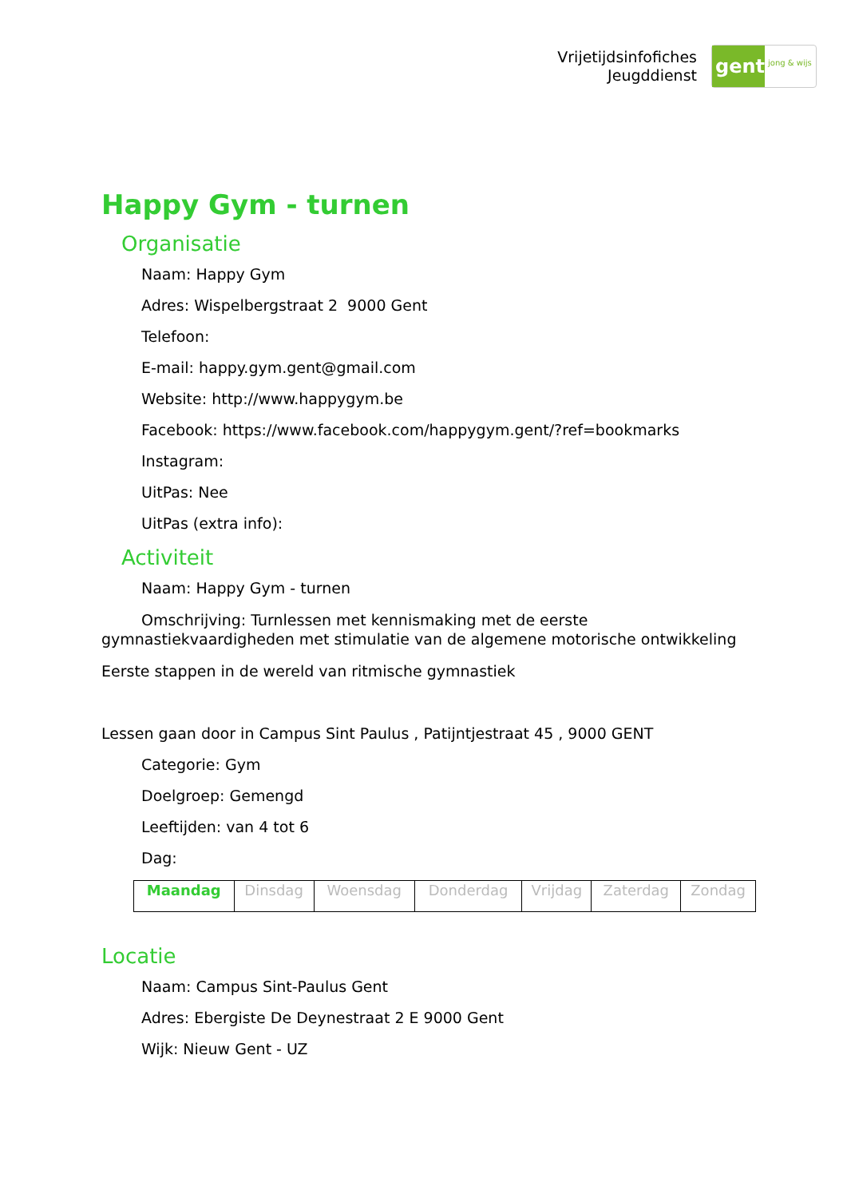Vrijetijdsinfofiches
Jeugddienst
gent:
jong & wijs
Happy Gym - turnen
Organisatie
Naam: Happy Gym
Adres: Wispelbergstraat 2 9000 Gent
Telefoon:
E-mail: happy.gym.gent@gmail.com
Website: http://www.happygym.be
Facebook: https://www.facebook.com/happygym.gent/?ref=bookmarks
Instagram:
UitPas: Nee
UitPas (extra info):
Activiteit
Naam: Happy Gym - turnen
Omschrijving: Turnlessen met kennismaking met de eerste gymnastiekvaardigheden met stimulatie van de algemene motorische ontwikkeling
Eerste stappen in de wereld van ritmische gymnastiek
Lessen gaan door in Campus Sint Paulus , Patijntjestraat 45 , 9000 GENT
Categorie: Gym
Doelgroep: Gemengd
Leeftijden: van 4 tot 6
Dag:
| Maandag | Dinsdag | Woensdag | Donderdag | Vrijdag | Zaterdag | Zondag |
Locatie
Naam: Campus Sint-Paulus Gent
Adres: Ebergiste De Deynestraat 2 E 9000 Gent
Wijk: Nieuw Gent - UZ